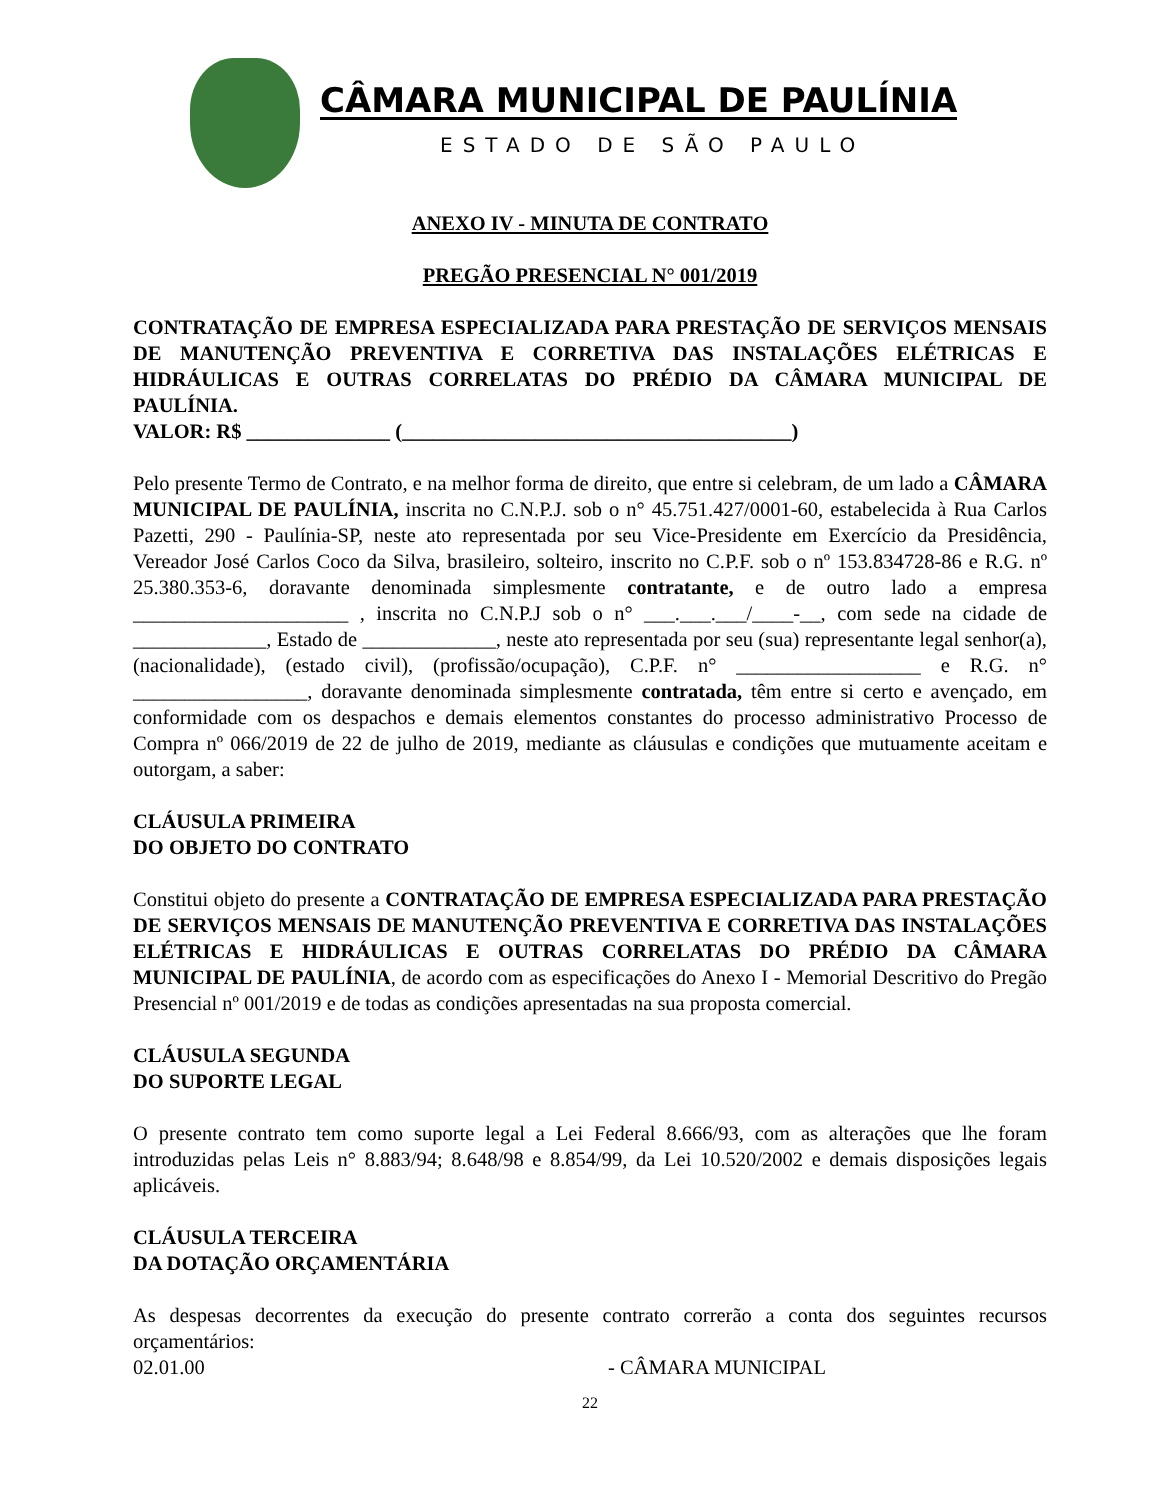CÂMARA MUNICIPAL DE PAULÍNIA
ESTADO DE SÃO PAULO
ANEXO IV - MINUTA DE CONTRATO
PREGÃO PRESENCIAL N° 001/2019
CONTRATAÇÃO DE EMPRESA ESPECIALIZADA PARA PRESTAÇÃO DE SERVIÇOS MENSAIS DE MANUTENÇÃO PREVENTIVA E CORRETIVA DAS INSTALAÇÕES ELÉTRICAS E HIDRÁULICAS E OUTRAS CORRELATAS DO PRÉDIO DA CÂMARA MUNICIPAL DE PAULÍNIA.
VALOR: R$ ______________ (______________________________________)
Pelo presente Termo de Contrato, e na melhor forma de direito, que entre si celebram, de um lado a CÂMARA MUNICIPAL DE PAULÍNIA, inscrita no C.N.P.J. sob o n° 45.751.427/0001-60, estabelecida à Rua Carlos Pazetti, 290 - Paulínia-SP, neste ato representada por seu Vice-Presidente em Exercício da Presidência, Vereador José Carlos Coco da Silva, brasileiro, solteiro, inscrito no C.P.F. sob o nº 153.834728-86 e R.G. nº 25.380.353-6, doravante denominada simplesmente contratante, e de outro lado a empresa _____________________ , inscrita no C.N.P.J sob o n° ___.___.___/____-__, com sede na cidade de _____________, Estado de _____________, neste ato representada por seu (sua) representante legal senhor(a), (nacionalidade), (estado civil), (profissão/ocupação), C.P.F. n° __________________ e R.G. n° _________________, doravante denominada simplesmente contratada, têm entre si certo e avençado, em conformidade com os despachos e demais elementos constantes do processo administrativo Processo de Compra nº 066/2019 de 22 de julho de 2019, mediante as cláusulas e condições que mutuamente aceitam e outorgam, a saber:
CLÁUSULA PRIMEIRA
DO OBJETO DO CONTRATO
Constitui objeto do presente a CONTRATAÇÃO DE EMPRESA ESPECIALIZADA PARA PRESTAÇÃO DE SERVIÇOS MENSAIS DE MANUTENÇÃO PREVENTIVA E CORRETIVA DAS INSTALAÇÕES ELÉTRICAS E HIDRÁULICAS E OUTRAS CORRELATAS DO PRÉDIO DA CÂMARA MUNICIPAL DE PAULÍNIA, de acordo com as especificações do Anexo I - Memorial Descritivo do Pregão Presencial nº 001/2019 e de todas as condições apresentadas na sua proposta comercial.
CLÁUSULA SEGUNDA
DO SUPORTE LEGAL
O presente contrato tem como suporte legal a Lei Federal 8.666/93, com as alterações que lhe foram introduzidas pelas Leis n° 8.883/94; 8.648/98 e 8.854/99, da Lei 10.520/2002 e demais disposições legais aplicáveis.
CLÁUSULA TERCEIRA
DA DOTAÇÃO ORÇAMENTÁRIA
As despesas decorrentes da execução do presente contrato correrão a conta dos seguintes recursos orçamentários:
02.01.00 - CÂMARA MUNICIPAL
22